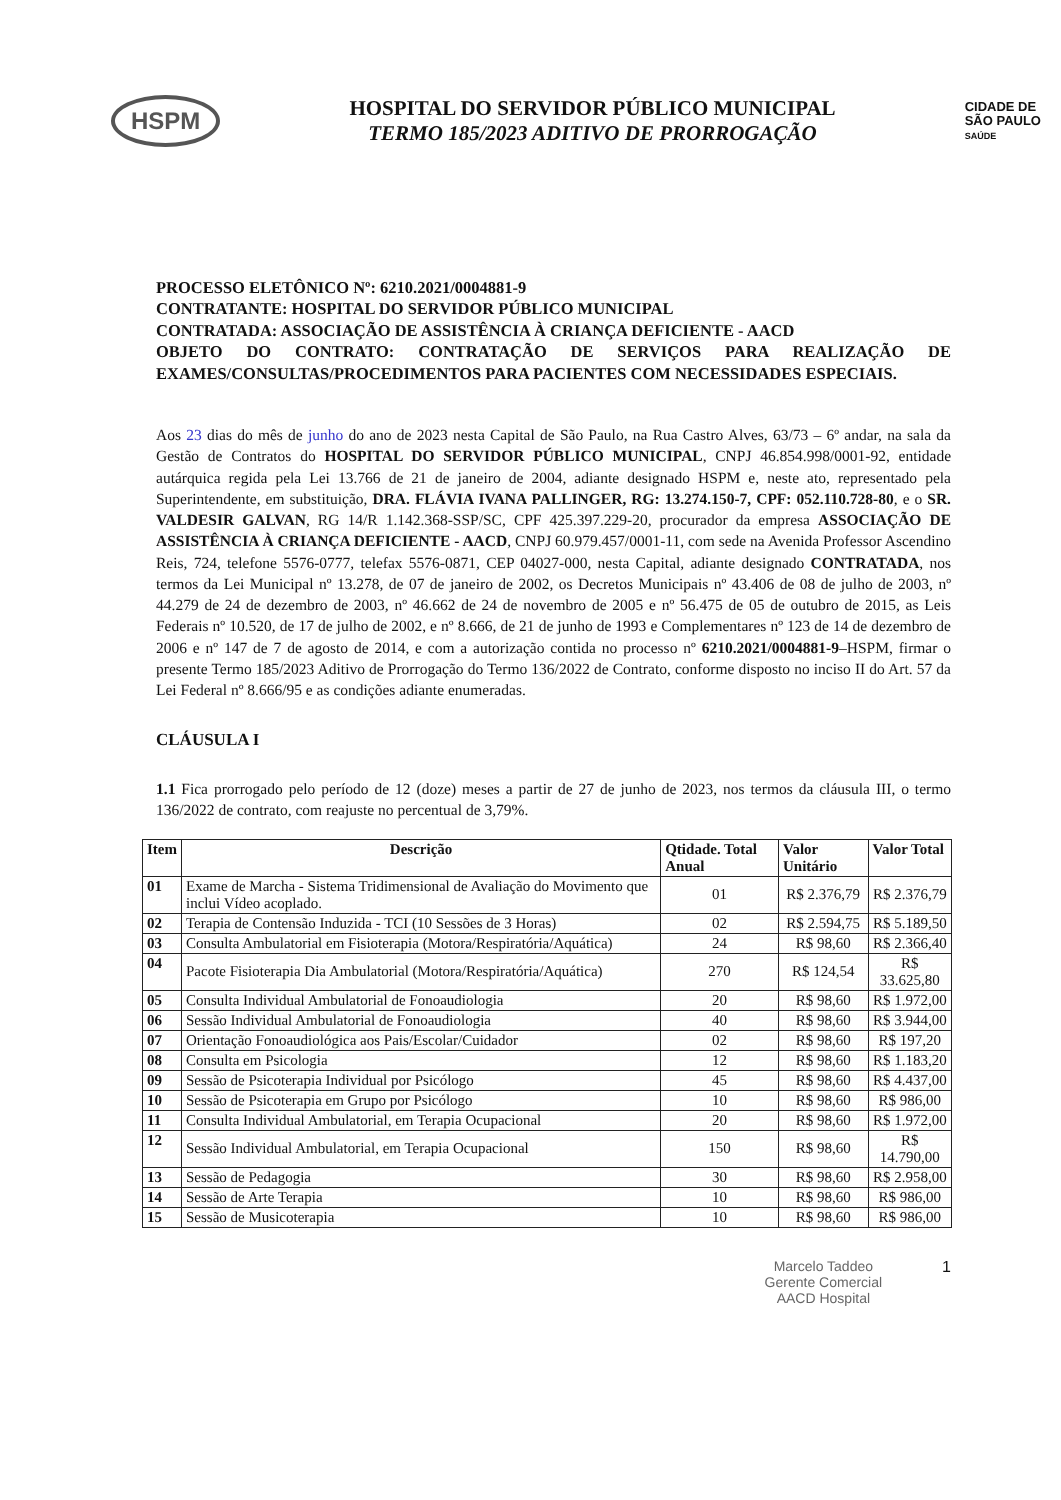HSPM
HOSPITAL DO SERVIDOR PÚBLICO MUNICIPAL
TERMO 185/2023 ADITIVO DE PRORROGAÇÃO
CIDADE DE
SÃO PAULO
SAÚDE
PROCESSO ELETÔNICO Nº: 6210.2021/0004881-9
CONTRATANTE: HOSPITAL DO SERVIDOR PÚBLICO MUNICIPAL
CONTRATADA: ASSOCIAÇÃO DE ASSISTÊNCIA À CRIANÇA DEFICIENTE - AACD
OBJETO DO CONTRATO: CONTRATAÇÃO DE SERVIÇOS PARA REALIZAÇÃO DE EXAMES/CONSULTAS/PROCEDIMENTOS PARA PACIENTES COM NECESSIDADES ESPECIAIS.
Aos 23 dias do mês de junho do ano de 2023 nesta Capital de São Paulo, na Rua Castro Alves, 63/73 – 6º andar, na sala da Gestão de Contratos do HOSPITAL DO SERVIDOR PÚBLICO MUNICIPAL, CNPJ 46.854.998/0001-92, entidade autárquica regida pela Lei 13.766 de 21 de janeiro de 2004, adiante designado HSPM e, neste ato, representado pela Superintendente, em substituição, DRA. FLÁVIA IVANA PALLINGER, RG: 13.274.150-7, CPF: 052.110.728-80, e o SR. VALDESIR GALVAN, RG 14/R 1.142.368-SSP/SC, CPF 425.397.229-20, procurador da empresa ASSOCIAÇÃO DE ASSISTÊNCIA À CRIANÇA DEFICIENTE - AACD, CNPJ 60.979.457/0001-11, com sede na Avenida Professor Ascendino Reis, 724, telefone 5576-0777, telefax 5576-0871, CEP 04027-000, nesta Capital, adiante designado CONTRATADA, nos termos da Lei Municipal nº 13.278, de 07 de janeiro de 2002, os Decretos Municipais nº 43.406 de 08 de julho de 2003, nº 44.279 de 24 de dezembro de 2003, nº 46.662 de 24 de novembro de 2005 e nº 56.475 de 05 de outubro de 2015, as Leis Federais nº 10.520, de 17 de julho de 2002, e nº 8.666, de 21 de junho de 1993 e Complementares nº 123 de 14 de dezembro de 2006 e nº 147 de 7 de agosto de 2014, e com a autorização contida no processo nº 6210.2021/0004881-9–HSPM, firmar o presente Termo 185/2023 Aditivo de Prorrogação do Termo 136/2022 de Contrato, conforme disposto no inciso II do Art. 57 da Lei Federal nº 8.666/95 e as condições adiante enumeradas.
CLÁUSULA I
1.1 Fica prorrogado pelo período de 12 (doze) meses a partir de 27 de junho de 2023, nos termos da cláusula III, o termo 136/2022 de contrato, com reajuste no percentual de 3,79%.
| Item | Descrição | Qtidade. Total Anual | Valor Unitário | Valor Total |
| --- | --- | --- | --- | --- |
| 01 | Exame de Marcha - Sistema Tridimensional de Avaliação do Movimento que inclui Vídeo acoplado. | 01 | R$ 2.376,79 | R$ 2.376,79 |
| 02 | Terapia de Contensão Induzida - TCI (10 Sessões de 3 Horas) | 02 | R$ 2.594,75 | R$ 5.189,50 |
| 03 | Consulta Ambulatorial em Fisioterapia (Motora/Respiratória/Aquática) | 24 | R$ 98,60 | R$ 2.366,40 |
| 04 | Pacote Fisioterapia Dia Ambulatorial (Motora/Respiratória/Aquática) | 270 | R$ 124,54 | R$ 33.625,80 |
| 05 | Consulta Individual Ambulatorial de Fonoaudiologia | 20 | R$ 98,60 | R$ 1.972,00 |
| 06 | Sessão Individual Ambulatorial de Fonoaudiologia | 40 | R$ 98,60 | R$ 3.944,00 |
| 07 | Orientação Fonoaudiológica aos Pais/Escolar/Cuidador | 02 | R$ 98,60 | R$ 197,20 |
| 08 | Consulta em Psicologia | 12 | R$ 98,60 | R$ 1.183,20 |
| 09 | Sessão de Psicoterapia Individual por Psicólogo | 45 | R$ 98,60 | R$ 4.437,00 |
| 10 | Sessão de Psicoterapia em Grupo por Psicólogo | 10 | R$ 98,60 | R$ 986,00 |
| 11 | Consulta Individual Ambulatorial, em Terapia Ocupacional | 20 | R$ 98,60 | R$ 1.972,00 |
| 12 | Sessão Individual Ambulatorial, em Terapia Ocupacional | 150 | R$ 98,60 | R$ 14.790,00 |
| 13 | Sessão de Pedagogia | 30 | R$ 98,60 | R$ 2.958,00 |
| 14 | Sessão de Arte Terapia | 10 | R$ 98,60 | R$ 986,00 |
| 15 | Sessão de Musicoterapia | 10 | R$ 98,60 | R$ 986,00 |
Marcelo Taddeo
Gerente Comercial
AACD Hospital
1